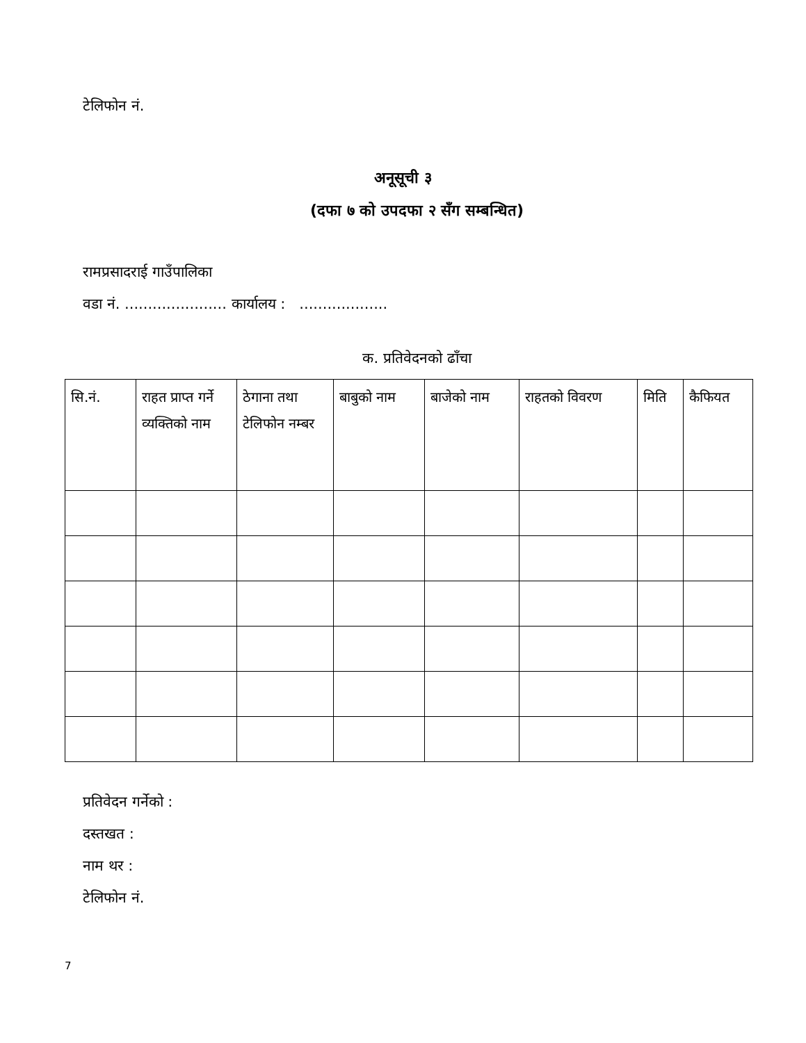टेलिफोन नं.
अनूसूची ३
(दफा ७ को उपदफा २ सँग सम्बन्धित)
रामप्रसादराई गाउँपालिका
वडा नं. ...................... कार्यालय : ...................
क. प्रतिवेदनको ढाँचा
| सि.नं. | राहत प्राप्त गर्ने व्यक्तिको नाम | ठेगाना तथा टेलिफोन नम्बर | बाबुको नाम | बाजेको नाम | राहतको विवरण | मिति | कैफियत |
| --- | --- | --- | --- | --- | --- | --- | --- |
प्रतिवेदन गर्नेको :
दस्तखत :
नाम थर :
टेलिफोन नं.
7